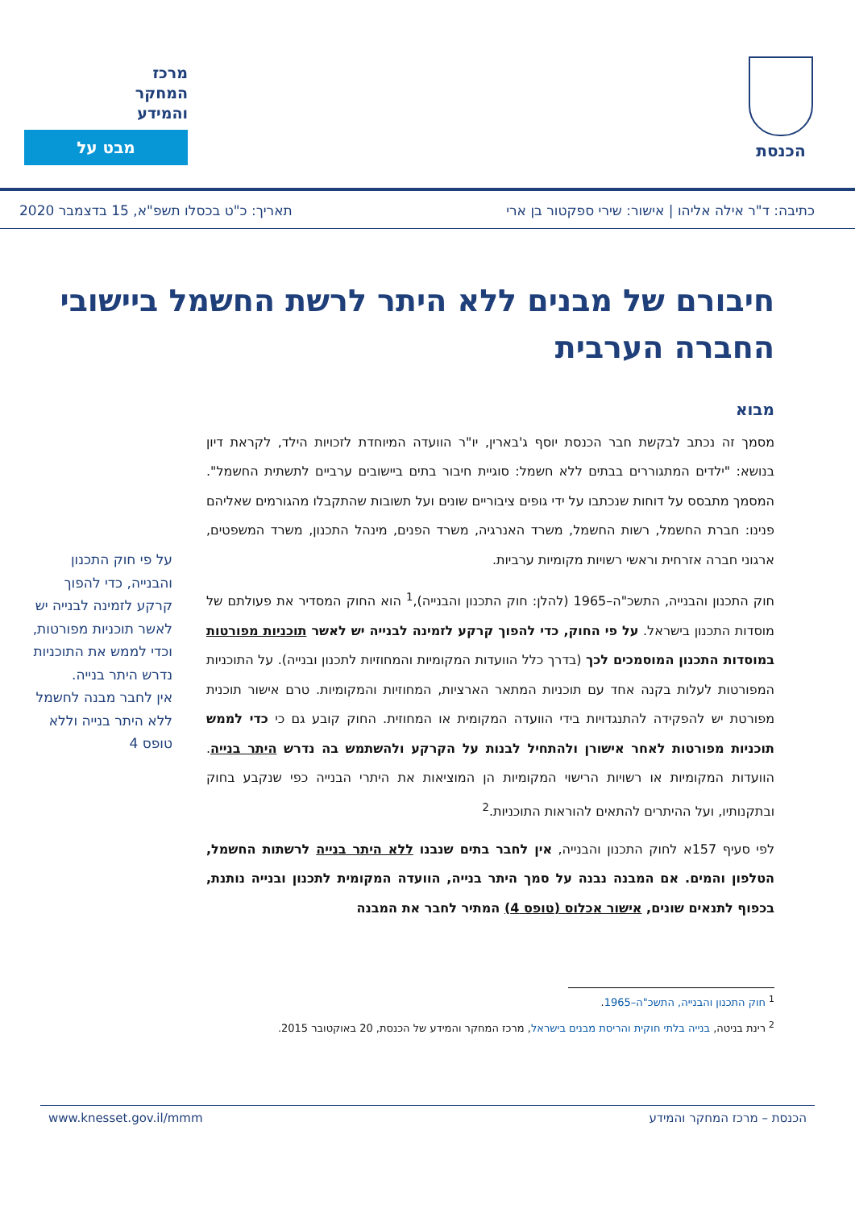הכנסת
מרכז
המחקר
והמידע
מבט על
כתיבה: ד"ר אילה אליהו | אישור: שירי ספקטור בן ארי תאריך: כ"ט בכסלו תשפ"א, 15 בדצמבר 2020
חיבורם של מבנים ללא היתר לרשת החשמל ביישובי החברה הערבית
מבוא
מסמך זה נכתב לבקשת חבר הכנסת יוסף ג'בארין, יו"ר הוועדה המיוחדת לזכויות הילד, לקראת דיון בנושא: "ילדים המתגוררים בבתים ללא חשמל: סוגיית חיבור בתים ביישובים ערביים לתשתית החשמל". המסמך מתבסס על דוחות שנכתבו על ידי גופים ציבוריים שונים ועל תשובות שהתקבלו מהגורמים שאליהם פנינו: חברת החשמל, רשות החשמל, משרד האנרגיה, משרד הפנים, מינהל התכנון, משרד המשפטים, ארגוני חברה אזרחית וראשי רשויות מקומיות ערביות.
חוק התכנון והבנייה, התשכ"ה–1965 (להלן: חוק התכנון והבנייה),<sup>1</sup> הוא החוק המסדיר את פעולתם של מוסדות התכנון בישראל. על פי החוק, כדי להפוך קרקע לזמינה לבנייה יש לאשר תוכניות מפורטות במוסדות התכנון המוסמכים לכך (בדרך כלל הוועדות המקומיות והמחוזיות לתכנון ובנייה). על התוכניות המפורטות לעלות בקנה אחד עם תוכניות המתאר הארציות, המחוזיות והמקומיות. טרם אישור תוכנית מפורטת יש להפקידה להתנגדויות בידי הוועדה המקומית או המחוזית. החוק קובע גם כי כדי לממש תוכניות מפורטות לאחר אישורן ולהתחיל לבנות על הקרקע ולהשתמש בה נדרש היתר בנייה. הוועדות המקומיות או רשויות הרישוי המקומיות הן המוציאות את היתרי הבנייה כפי שנקבע בחוק ובתקנותיו, ועל ההיתרים להתאים להוראות התוכניות.<sup>2</sup>
לפי סעיף 157א לחוק התכנון והבנייה, אין לחבר בתים שנבנו ללא היתר בנייה לרשתות החשמל, הטלפון והמים. אם המבנה נבנה על סמך היתר בנייה, הוועדה המקומית לתכנון ובנייה נותנת, בכפוף לתנאים שונים, אישור אכלוס (טופס 4) המתיר לחבר את המבנה
על פי חוק התכנון והבנייה, כדי להפוך קרקע לזמינה לבנייה יש לאשר תוכניות מפורטות, וכדי לממש את התוכניות נדרש היתר בנייה.
אין לחבר מבנה לחשמל ללא היתר בנייה וללא טופס 4
<sup>1</sup> חוק התכנון והבנייה, התשכ"ה–1965.
<sup>2</sup> רינת בניטה, בנייה בלתי חוקית והריסת מבנים בישראל, מרכז המחקר והמידע של הכנסת, 20 באוקטובר 2015.
הכנסת – מרכז המחקר והמידע www.knesset.gov.il/mmm